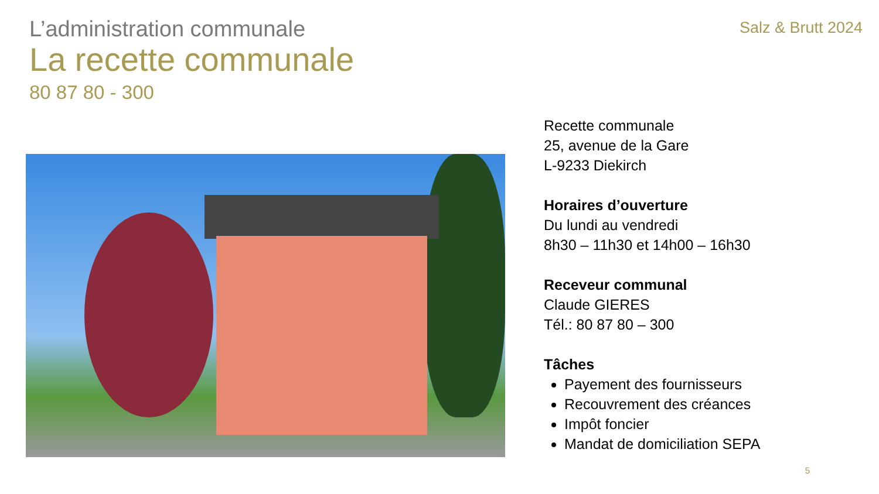L’administration communale
Salz & Brutt 2024
La recette communale
80 87 80 - 300
Recette communale
25, avenue de la Gare
L-9233 Diekirch
Horaires d’ouverture
Du lundi au vendredi
8h30 – 11h30 et 14h00 – 16h30
Receveur communal
Claude GIERES
Tél.: 80 87 80 – 300
Tâches
Payement des fournisseurs
Recouvrement des créances
Impôt foncier
Mandat de domiciliation SEPA
5